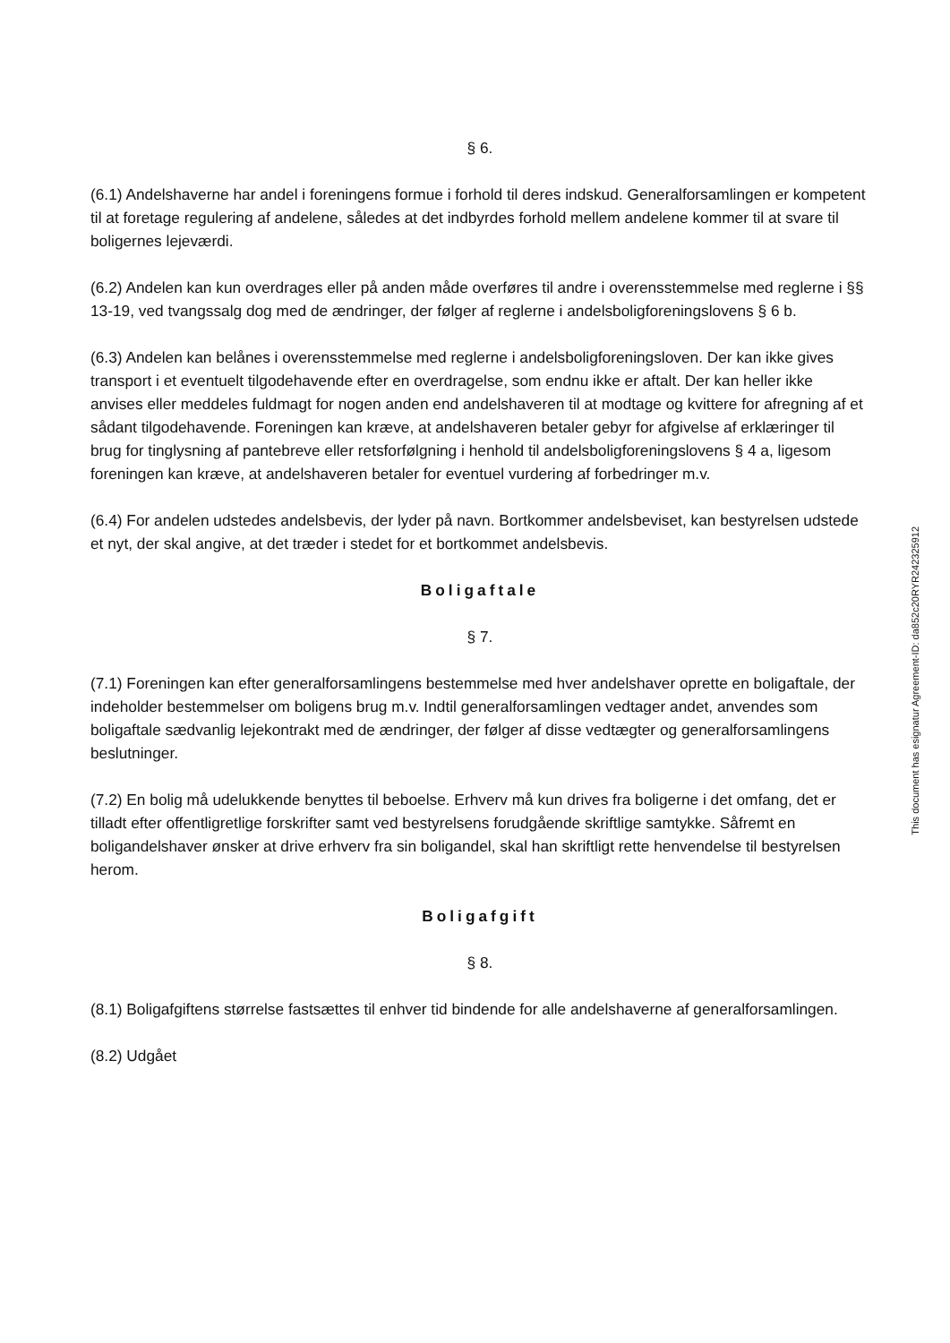§ 6.
(6.1) Andelshaverne har andel i foreningens formue i forhold til deres indskud. Generalforsamlingen er kompetent til at foretage regulering af andelene, således at det indbyrdes forhold mellem andelene kommer til at svare til boligernes lejeværdi.
(6.2) Andelen kan kun overdrages eller på anden måde overføres til andre i overensstemmelse med reglerne i §§ 13-19, ved tvangssalg dog med de ændringer, der følger af reglerne i andelsboligforeningslovens § 6 b.
(6.3) Andelen kan belånes i overensstemmelse med reglerne i andelsboligforeningsloven. Der kan ikke gives transport i et eventuelt tilgodehavende efter en overdragelse, som endnu ikke er aftalt. Der kan heller ikke anvises eller meddeles fuldmagt for nogen anden end andelshaveren til at modtage og kvittere for afregning af et sådant tilgodehavende. Foreningen kan kræve, at andelshaveren betaler gebyr for afgivelse af erklæringer til brug for tinglysning af pantebreve eller retsforfølgning i henhold til andelsboligforeningslovens § 4 a, ligesom foreningen kan kræve, at andelshaveren betaler for eventuel vurdering af forbedringer m.v.
(6.4) For andelen udstedes andelsbevis, der lyder på navn. Bortkommer andelsbeviset, kan bestyrelsen udstede et nyt, der skal angive, at det træder i stedet for et bortkommet andelsbevis.
Boligaftale
§ 7.
(7.1) Foreningen kan efter generalforsamlingens bestemmelse med hver andelshaver oprette en boligaftale, der indeholder bestemmelser om boligens brug m.v. Indtil generalforsamlingen vedtager andet, anvendes som boligaftale sædvanlig lejekontrakt med de ændringer, der følger af disse vedtægter og generalforsamlingens beslutninger.
(7.2) En bolig må udelukkende benyttes til beboelse. Erhverv må kun drives fra boligerne i det omfang, det er tilladt efter offentligretlige forskrifter samt ved bestyrelsens forudgående skriftlige samtykke. Såfremt en boligandelshaver ønsker at drive erhverv fra sin boligandel, skal han skriftligt rette henvendelse til bestyrelsen herom.
Boligafgift
§ 8.
(8.1) Boligafgiftens størrelse fastsættes til enhver tid bindende for alle andelshaverne af generalforsamlingen.
(8.2) Udgået
This document has esignatur Agreement-ID: da852c20RYR242325912